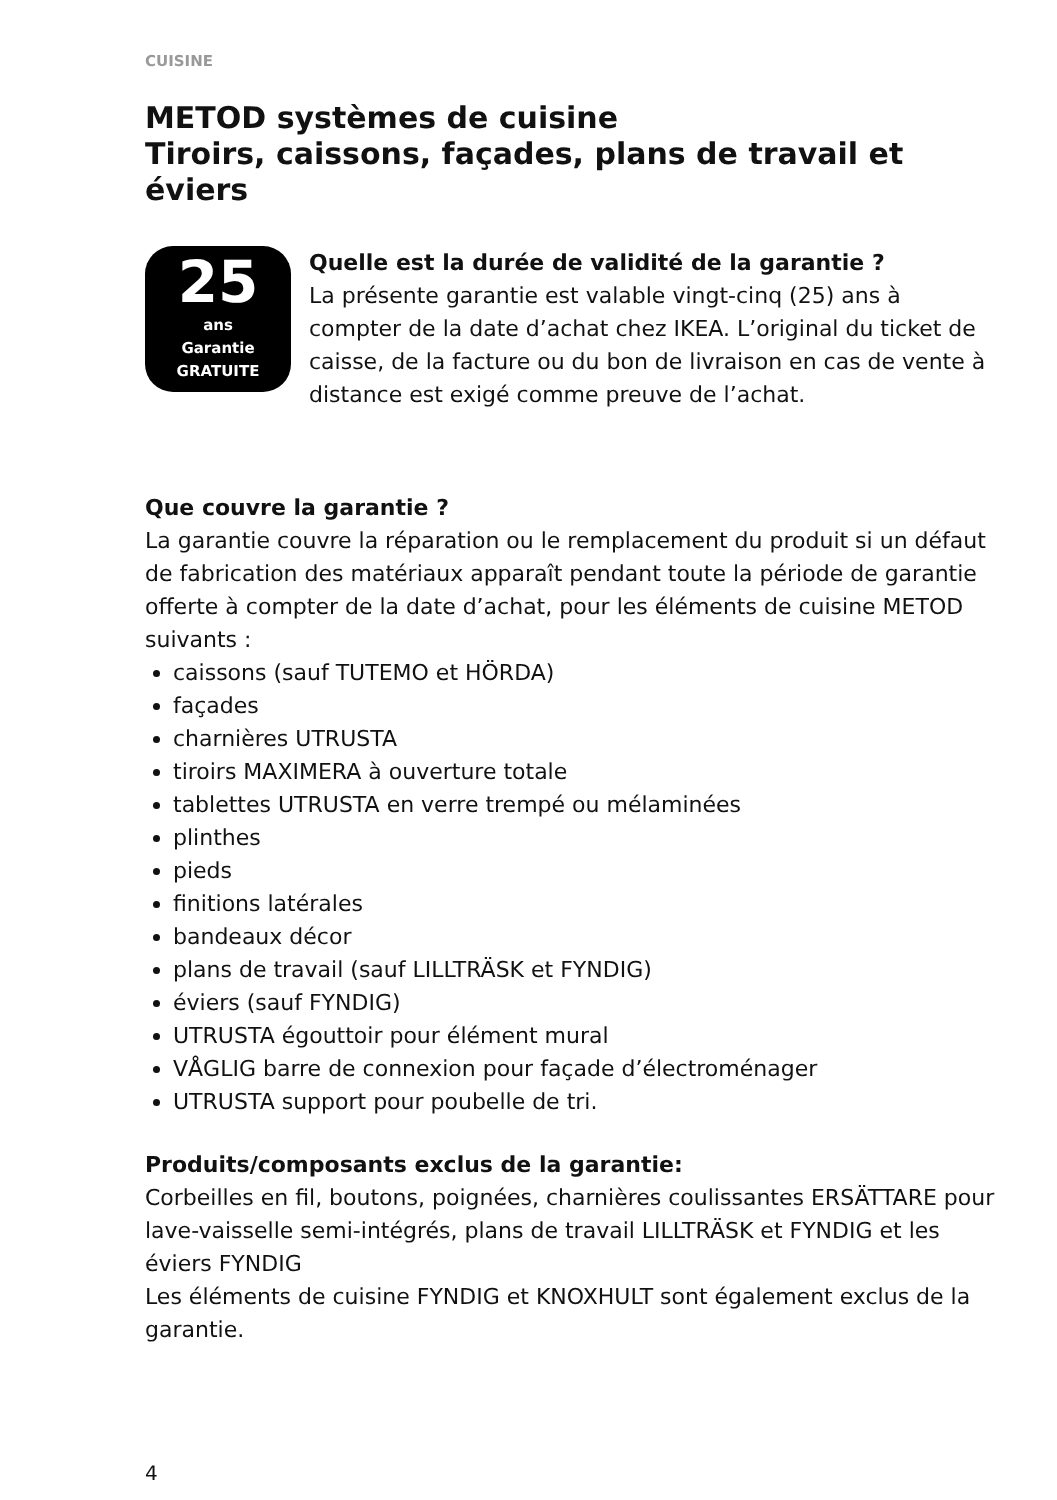CUISINE
METOD systèmes de cuisine
Tiroirs, caissons, façades, plans de travail et éviers
25
ans
Garantie
GRATUITE
Quelle est la durée de validité de la garantie ?
La présente garantie est valable vingt-cinq (25) ans à compter de la date d’achat chez IKEA. L’original du ticket de caisse, de la facture ou du bon de livraison en cas de vente à distance est exigé comme preuve de l’achat.
Que couvre la garantie ?
La garantie couvre la réparation ou le remplacement du produit si un défaut de fabrication des matériaux apparaît pendant toute la période de garantie offerte à compter de la date d’achat, pour les éléments de cuisine METOD suivants :
caissons (sauf TUTEMO et HÖRDA)
façades
charnières UTRUSTA
tiroirs MAXIMERA à ouverture totale
tablettes UTRUSTA en verre trempé ou mélaminées
plinthes
pieds
finitions latérales
bandeaux décor
plans de travail (sauf LILLTRÄSK et FYNDIG)
éviers (sauf FYNDIG)
UTRUSTA égouttoir pour élément mural
VÅGLIG barre de connexion pour façade d’électroménager
UTRUSTA support pour poubelle de tri.
Produits/composants exclus de la garantie:
Corbeilles en fil, boutons, poignées, charnières coulissantes ERSÄTTARE pour lave-vaisselle semi-intégrés, plans de travail LILLTRÄSK et FYNDIG et les éviers FYNDIG
Les éléments de cuisine FYNDIG et KNOXHULT sont également exclus de la garantie.
4